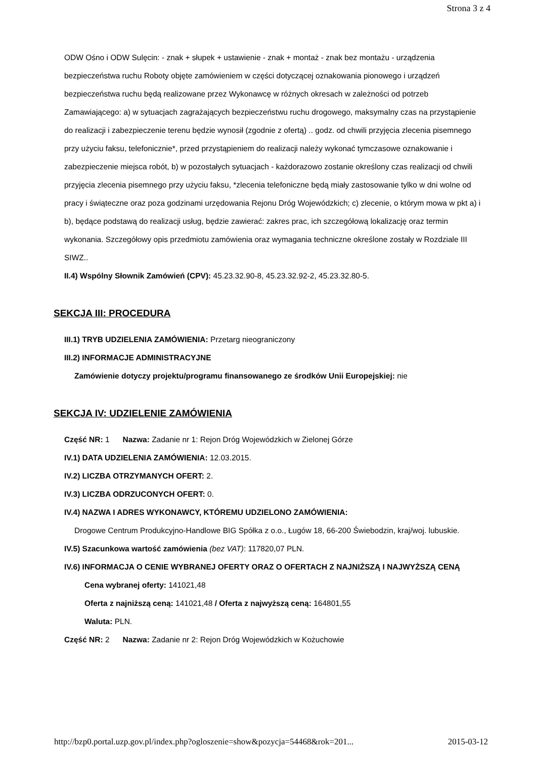Strona 3 z 4
ODW Ośno i ODW Sulęcin: - znak + słupek + ustawienie - znak + montaż - znak bez montażu - urządzenia bezpieczeństwa ruchu Roboty objęte zamówieniem w części dotyczącej oznakowania pionowego i urządzeń bezpieczeństwa ruchu będą realizowane przez Wykonawcę w różnych okresach w zależności od potrzeb Zamawiającego: a) w sytuacjach zagrażających bezpieczeństwu ruchu drogowego, maksymalny czas na przystąpienie do realizacji i zabezpieczenie terenu będzie wynosił (zgodnie z ofertą) .. godz. od chwili przyjęcia zlecenia pisemnego przy użyciu faksu, telefonicznie*, przed przystąpieniem do realizacji należy wykonać tymczasowe oznakowanie i zabezpieczenie miejsca robót, b) w pozostałych sytuacjach - każdorazowo zostanie określony czas realizacji od chwili przyjęcia zlecenia pisemnego przy użyciu faksu, *zlecenia telefoniczne będą miały zastosowanie tylko w dni wolne od pracy i świąteczne oraz poza godzinami urzędowania Rejonu Dróg Wojewódzkich; c) zlecenie, o którym mowa w pkt a) i b), będące podstawą do realizacji usług, będzie zawierać: zakres prac, ich szczegółową lokalizację oraz termin wykonania. Szczegółowy opis przedmiotu zamówienia oraz wymagania techniczne określone zostały w Rozdziale III SIWZ..
II.4) Wspólny Słownik Zamówień (CPV): 45.23.32.90-8, 45.23.32.92-2, 45.23.32.80-5.
SEKCJA III: PROCEDURA
III.1) TRYB UDZIELENIA ZAMÓWIENIA: Przetarg nieograniczony
III.2) INFORMACJE ADMINISTRACYJNE
Zamówienie dotyczy projektu/programu finansowanego ze środków Unii Europejskiej: nie
SEKCJA IV: UDZIELENIE ZAMÓWIENIA
Część NR: 1 Nazwa: Zadanie nr 1: Rejon Dróg Wojewódzkich w Zielonej Górze
IV.1) DATA UDZIELENIA ZAMÓWIENIA: 12.03.2015.
IV.2) LICZBA OTRZYMANYCH OFERT: 2.
IV.3) LICZBA ODRZUCONYCH OFERT: 0.
IV.4) NAZWA I ADRES WYKONAWCY, KTÓREMU UDZIELONO ZAMÓWIENIA:
Drogowe Centrum Produkcyjno-Handlowe BIG Spółka z o.o., Ługów 18, 66-200 Świebodzin, kraj/woj. lubuskie.
IV.5) Szacunkowa wartość zamówienia (bez VAT): 117820,07 PLN.
IV.6) INFORMACJA O CENIE WYBRANEJ OFERTY ORAZ O OFERTACH Z NAJNIŻSZĄ I NAJWYŻSZĄ CENĄ
Cena wybranej oferty: 141021,48
Oferta z najniższą ceną: 141021,48 / Oferta z najwyższą ceną: 164801,55
Waluta: PLN.
Część NR: 2 Nazwa: Zadanie nr 2: Rejon Dróg Wojewódzkich w Kożuchowie
http://bzp0.portal.uzp.gov.pl/index.php?ogloszenie=show&pozycja=54468&rok=201... 2015-03-12